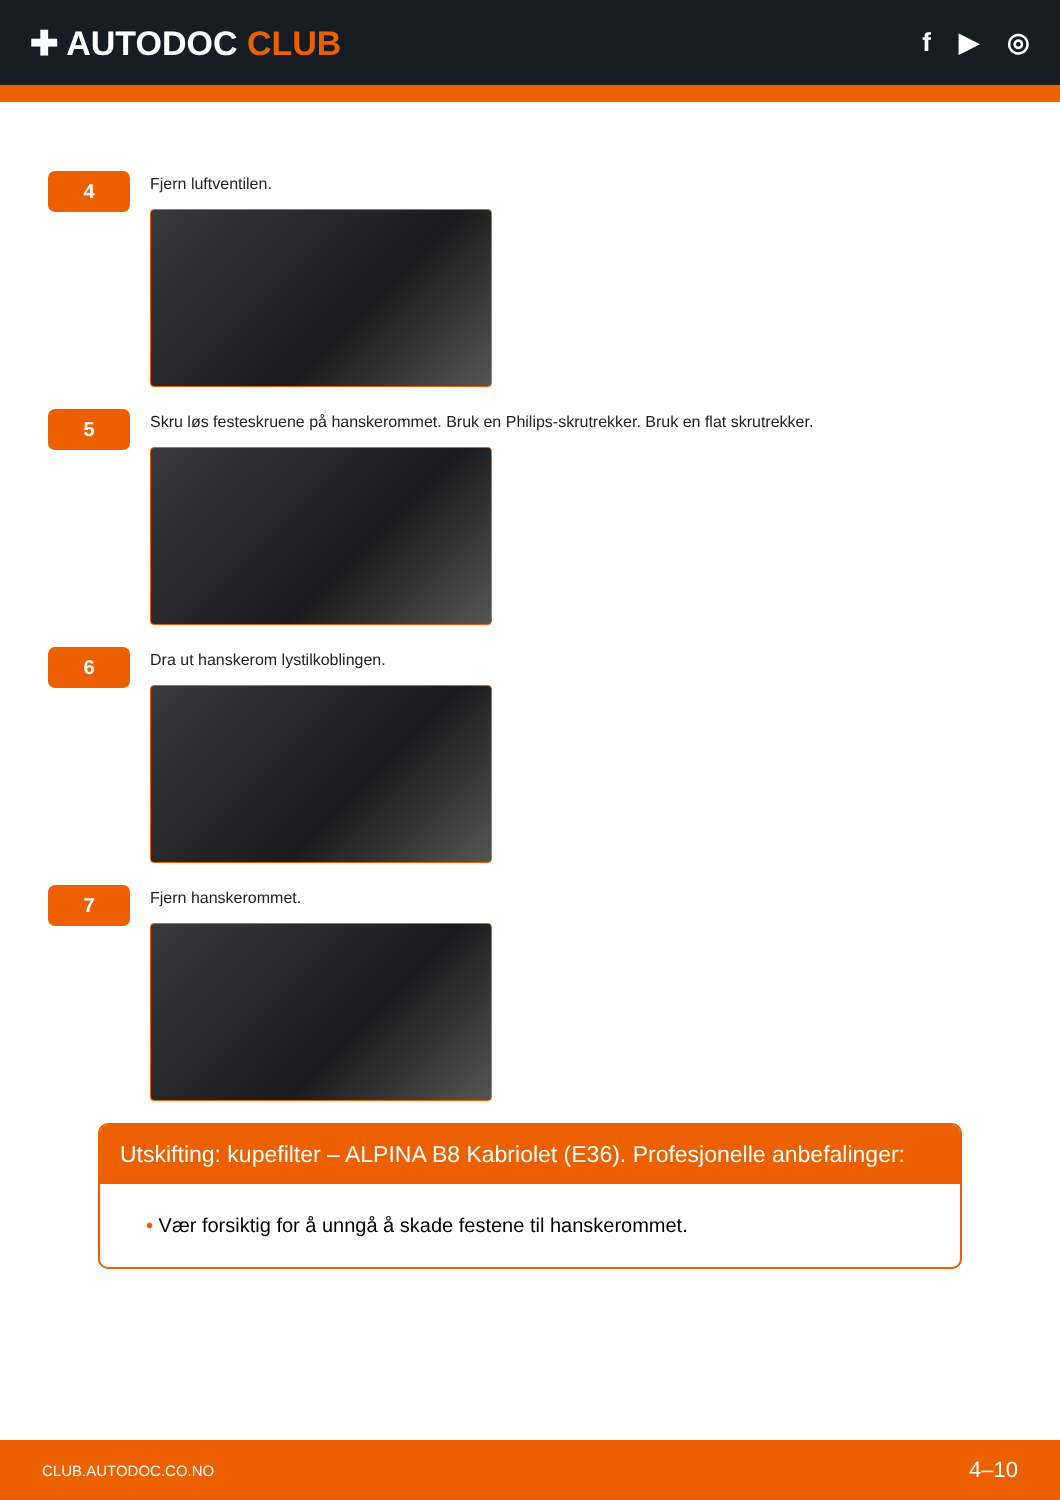✚ AUTODOC CLUB
f ▶ ◎
4
Fjern luftventilen.
5
Skru løs festeskruene på hanskerommet. Bruk en Philips-skrutrekker. Bruk en flat skrutrekker.
6
Dra ut hanskerom lystilkoblingen.
7
Fjern hanskerommet.
Utskifting: kupefilter – ALPINA B8 Kabriolet (E36). Profesjonelle anbefalinger:
• Vær forsiktig for å unngå å skade festene til hanskerommet.
CLUB.AUTODOC.CO.NO 4–10